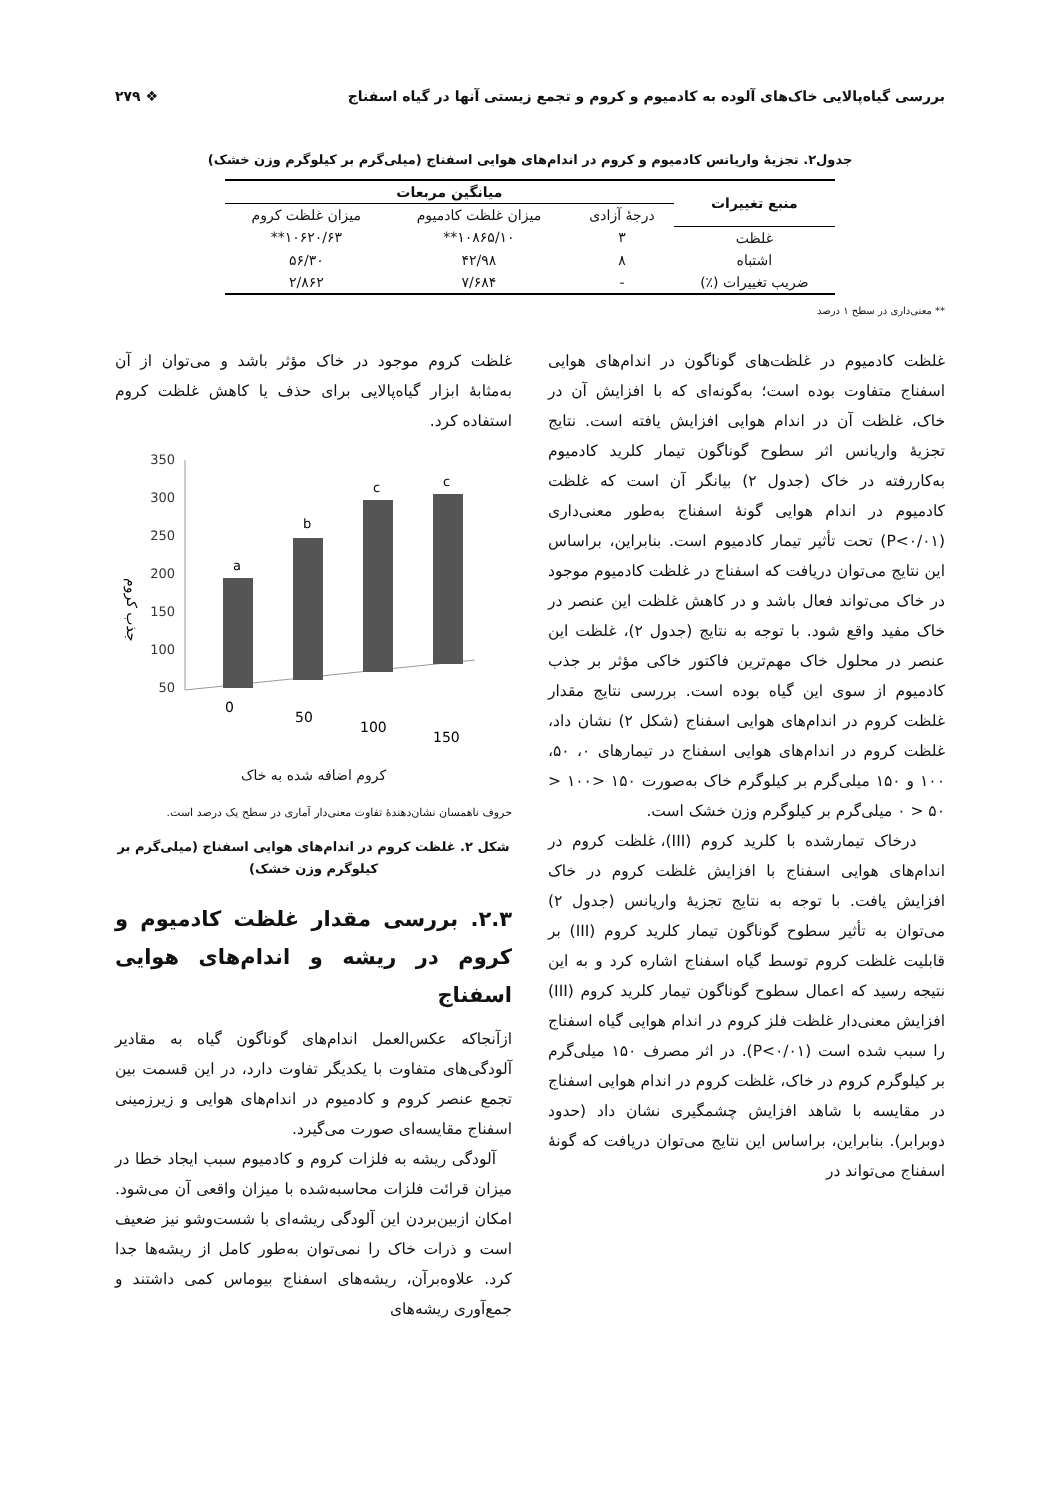بررسی گیاه‌پالایی خاک‌های آلوده به کادمیوم و کروم و تجمع زیستی آنها در گیاه اسفناج ❖ ۲۷۹
جدول۲. تجزیهٔ واریانس کادمیوم و کروم در اندام‌های هوایی اسفناج (میلی‌گرم بر کیلوگرم وزن خشک)
| منبع تغییرات | میانگین مربعات | | |
| --- | --- | --- | --- |
| | درجهٔ آزادی | میزان غلظت کادمیوم | میزان غلظت کروم |
| غلظت | ۳ | ۱۰۸۶۵/۱۰** | ۱۰۶۲۰/۶۳** |
| اشتباه | ۸ | ۴۲/۹۸ | ۵۶/۳۰ |
| ضریب تغییرات (٪) | - | ۷/۶۸۴ | ۲/۸۶۲ |
** معنی‌داری در سطح ۱ درصد
غلظت کادمیوم در غلظت‌های گوناگون در اندام‌های هوایی اسفناج متفاوت بوده است؛ به‌گونه‌ای که با افزایش آن در خاک، غلظت آن در اندام هوایی افزایش یافته است. نتایج تجزیهٔ واریانس اثر سطوح گوناگون تیمار کلرید کادمیوم به‌کاررفته در خاک (جدول ۲) بیانگر آن است که غلظت کادمیوم در اندام هوایی گونهٔ اسفناج به‌طور معنی‌داری (P<۰/۰۱) تحت تأثیر تیمار کادمیوم است. بنابراین، براساس این نتایج می‌توان دریافت که اسفناج در غلظت کادمیوم موجود در خاک می‌تواند فعال باشد و در کاهش غلظت این عنصر در خاک مفید واقع شود. با توجه به نتایج (جدول ۲)، غلظت این عنصر در محلول خاک مهم‌ترین فاکتور خاکی مؤثر بر جذب کادمیوم از سوی این گیاه بوده است. بررسی نتایج مقدار غلظت کروم در اندام‌های هوایی اسفناج (شکل ۲) نشان داد، غلظت کروم در اندام‌های هوایی اسفناج در تیمارهای ۰، ۵۰، ۱۰۰ و ۱۵۰ میلی‌گرم بر کیلوگرم خاک به‌صورت ۱۵۰ <۱۰۰ < ۵۰ < ۰ میلی‌گرم بر کیلوگرم وزن خشک است.
درخاک تیمارشده با کلرید کروم (III)، غلظت کروم در اندام‌های هوایی اسفناج با افزایش غلظت کروم در خاک افزایش یافت. با توجه به نتایج تجزیهٔ واریانس (جدول ۲) می‌توان به تأثیر سطوح گوناگون تیمار کلرید کروم (III) بر قابلیت غلظت کروم توسط گیاه اسفناج اشاره کرد و به این نتیجه رسید که اعمال سطوح گوناگون تیمار کلرید کروم (III) افزایش معنی‌دار غلظت فلز کروم در اندام هوایی گیاه اسفناج را سبب شده است (P<۰/۰۱). در اثر مصرف ۱۵۰ میلی‌گرم بر کیلوگرم کروم در خاک، غلظت کروم در اندام هوایی اسفناج در مقایسه با شاهد افزایش چشمگیری نشان داد (حدود دوبرابر). بنابراین، براساس این نتایج می‌توان دریافت که گونهٔ اسفناج می‌تواند در
غلظت کروم موجود در خاک مؤثر باشد و می‌توان از آن به‌مثابهٔ ابزار گیاه‌پالایی برای حذف یا کاهش غلظت کروم استفاده کرد.
جذب کروم
350
300
250
200
150
100
50
a
b
c
c
0
50
100
150
کروم اضافه شده به خاک
حروف ناهمسان نشان‌دهندهٔ تفاوت معنی‌دار آماری در سطح یک درصد است.
شکل ۲. غلظت کروم در اندام‌های هوایی اسفناج (میلی‌گرم بر کیلوگرم وزن خشک)
۲.۳. بررسی مقدار غلظت کادمیوم و کروم در ریشه و اندام‌های هوایی اسفناج
ازآنجاکه عکس‌العمل اندام‌های گوناگون گیاه به مقادیر آلودگی‌های متفاوت با یکدیگر تفاوت دارد، در این قسمت بین تجمع عنصر کروم و کادمیوم در اندام‌های هوایی و زیرزمینی اسفناج مقایسه‌ای صورت می‌گیرد.
آلودگی ریشه به فلزات کروم و کادمیوم سبب ایجاد خطا در میزان قرائت فلزات محاسبه‌شده با میزان واقعی آن می‌شود. امکان ازبین‌بردن این آلودگی ریشه‌ای با شست‌وشو نیز ضعیف است و ذرات خاک را نمی‌توان به‌طور کامل از ریشه‌ها جدا کرد. علاوه‌برآن، ریشه‌های اسفناج بیوماس کمی داشتند و جمع‌آوری ریشه‌های